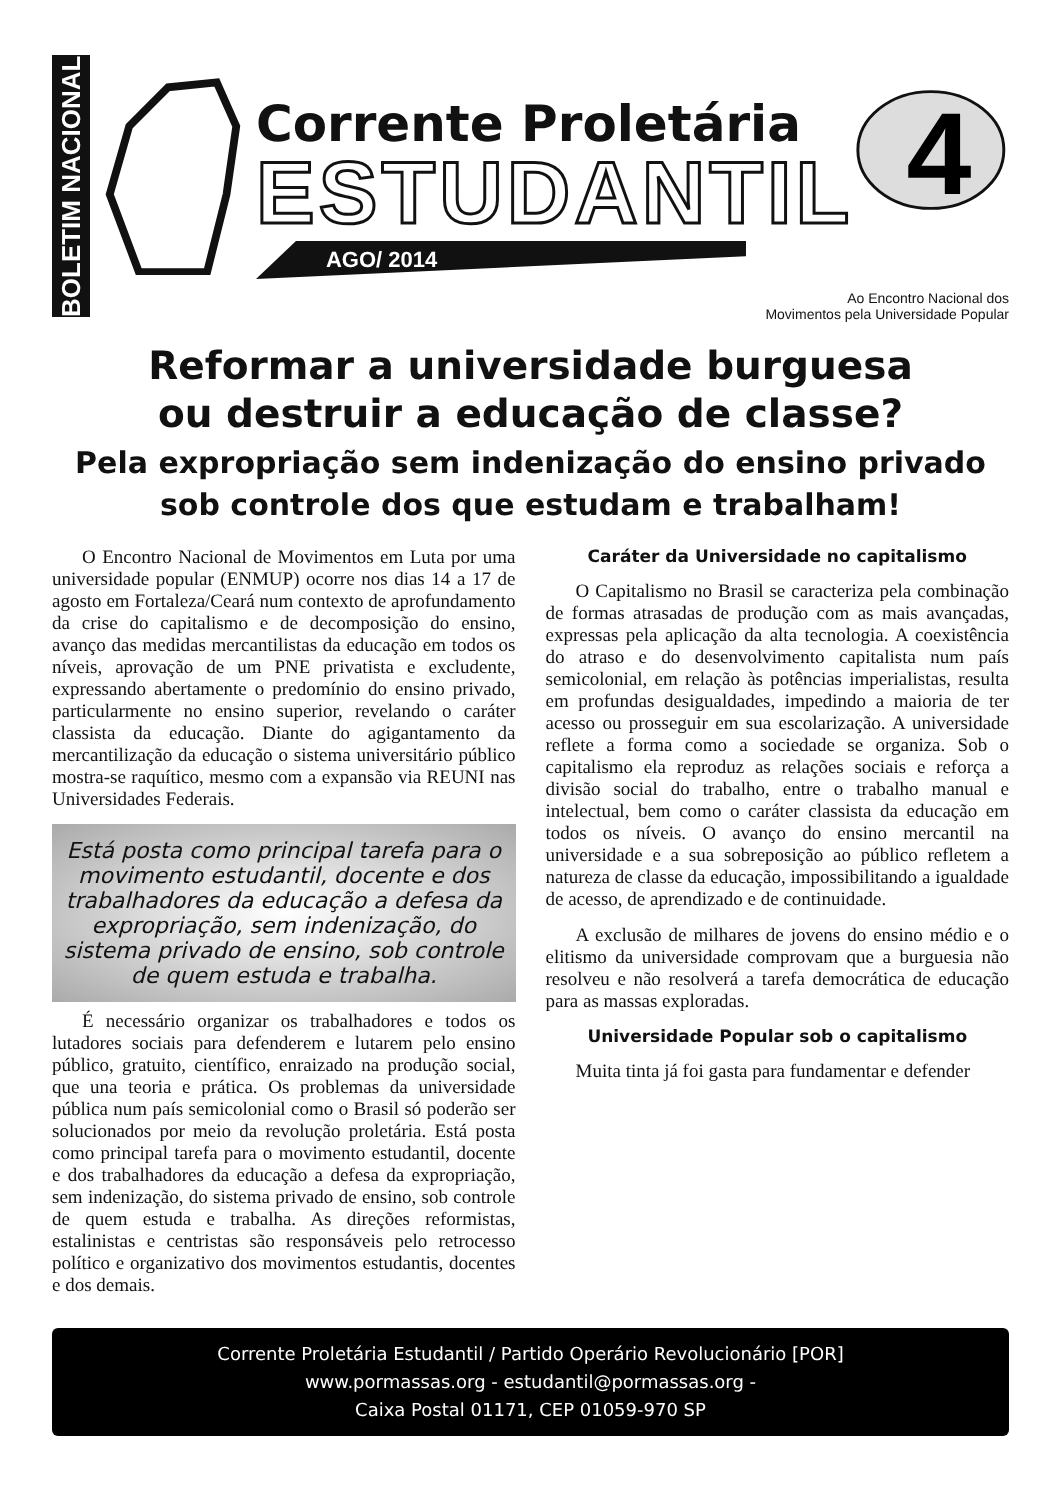BOLETIM NACIONAL
Corrente Proletária
ESTUDANTIL
AGO/ 2014
4
Ao Encontro Nacional dos
Movimentos pela Universidade Popular
Reformar a universidade burguesa
ou destruir a educação de classe?
Pela expropriação sem indenização do ensino privado sob controle dos que estudam e trabalham!
O Encontro Nacional de Movimentos em Luta por uma universidade popular (ENMUP) ocorre nos dias 14 a 17 de agosto em Fortaleza/Ceará num contexto de aprofundamento da crise do capitalismo e de decomposição do ensino, avanço das medidas mercantilistas da educação em todos os níveis, aprovação de um PNE privatista e excludente, expressando abertamente o predomínio do ensino privado, particularmente no ensino superior, revelando o caráter classista da educação. Diante do agigantamento da mercantilização da educação o sistema universitário público mostra-se raquítico, mesmo com a expansão via REUNI nas Universidades Federais.
Está posta como principal tarefa para o movimento estudantil, docente e dos trabalhadores da educação a defesa da expropriação, sem indenização, do sistema privado de ensino, sob controle de quem estuda e trabalha.
É necessário organizar os trabalhadores e todos os lutadores sociais para defenderem e lutarem pelo ensino público, gratuito, científico, enraizado na produção social, que una teoria e prática. Os problemas da universidade pública num país semicolonial como o Brasil só poderão ser solucionados por meio da revolução proletária. Está posta como principal tarefa para o movimento estudantil, docente e dos trabalhadores da educação a defesa da expropriação, sem indenização, do sistema privado de ensino, sob controle de quem estuda e trabalha. As direções reformistas, estalinistas e centristas são responsáveis pelo retrocesso político e organizativo dos movimentos estudantis, docentes e dos demais.
Caráter da Universidade no capitalismo
O Capitalismo no Brasil se caracteriza pela combinação de formas atrasadas de produção com as mais avançadas, expressas pela aplicação da alta tecnologia. A coexistência do atraso e do desenvolvimento capitalista num país semicolonial, em relação às potências imperialistas, resulta em profundas desigualdades, impedindo a maioria de ter acesso ou prosseguir em sua escolarização. A universidade reflete a forma como a sociedade se organiza. Sob o capitalismo ela reproduz as relações sociais e reforça a divisão social do trabalho, entre o trabalho manual e intelectual, bem como o caráter classista da educação em todos os níveis. O avanço do ensino mercantil na universidade e a sua sobreposição ao público refletem a natureza de classe da educação, impossibilitando a igualdade de acesso, de aprendizado e de continuidade.
A exclusão de milhares de jovens do ensino médio e o elitismo da universidade comprovam que a burguesia não resolveu e não resolverá a tarefa democrática de educação para as massas exploradas.
Universidade Popular sob o capitalismo
Muita tinta já foi gasta para fundamentar e defender
Corrente Proletária Estudantil / Partido Operário Revolucionário [POR]
www.pormassas.org - estudantil@pormassas.org -
Caixa Postal 01171, CEP 01059-970 SP